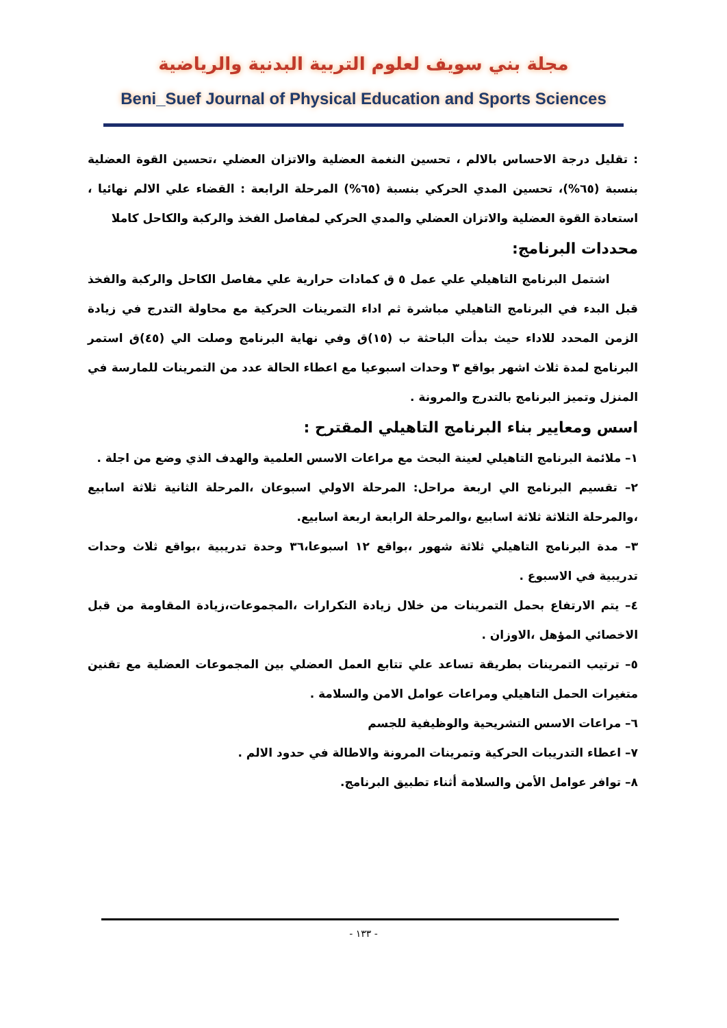مجلة بني سويف لعلوم التربية البدنية والرياضية
Beni_Suef Journal of Physical Education and Sports Sciences
: تقليل درجة الاحساس بالالم ، تحسين النغمة العضلية والاتزان العضلي ،تحسين القوة العضلية بنسبة (٦٥%)، تحسين المدي الحركي بنسبة (٦٥%) المرحلة الرابعة : القضاء علي الالم نهائيا ، استعادة القوة العضلية والاتزان العضلي والمدي الحركي لمفاصل الفخذ والركبة والكاحل كاملا
محددات البرنامج:
اشتمل البرنامج التاهيلي علي عمل ٥ ق كمادات حرارية علي مفاصل الكاحل والركبة والفخذ قبل البدء في البرنامج التاهيلي مباشرة ثم اداء التمرينات الحركية مع محاولة التدرج في زيادة الزمن المحدد للاداء حيث بدأت الباحثة ب (١٥)ق وفي نهاية البرنامج وصلت الي (٤٥)ق استمر البرنامج لمدة ثلاث اشهر بواقع ٣ وحدات اسبوعيا مع اعطاء الحالة عدد من التمرينات للمارسة في المنزل وتميز البرنامج بالتدرج والمرونة .
اسس ومعايير بناء البرنامج التاهيلي المقترح :
١– ملائمة البرنامج التاهيلي لعينة البحث مع مراعات الاسس العلمية والهدف الذي وضع من اجلة .
٢– تقسيم البرنامج الي اربعة مراحل: المرحلة الاولي اسبوعان ،المرحلة الثانية ثلاثة اسابيع ،والمرحلة الثلاثة ثلاثة اسابيع ،والمرحلة الرابعة اربعة اسابيع.
٣– مدة البرنامج التاهيلي ثلاثة شهور ،بواقع ١٢ اسبوعا،٣٦ وحدة تدريبية ،بواقع ثلاث وحدات تدريبية في الاسبوع .
٤– يتم الارتفاع بحمل التمرينات من خلال زيادة التكرارات ،المجموعات،زيادة المقاومة من قبل الاخصائي المؤهل ،الاوزان .
٥– ترتيب التمرينات بطريقة تساعد علي تتابع العمل العضلي بين المجموعات العضلية مع تقنين متغيرات الحمل التاهيلي ومراعات عوامل الامن والسلامة .
٦– مراعات الاسس التشريحية والوظيفية للجسم
٧– اعطاء التدريبات الحركية وتمرينات المرونة والاطالة في حدود الالم .
٨– توافر عوامل الأمن والسلامة أثناء تطبيق البرنامج.
- ١٣٣ -